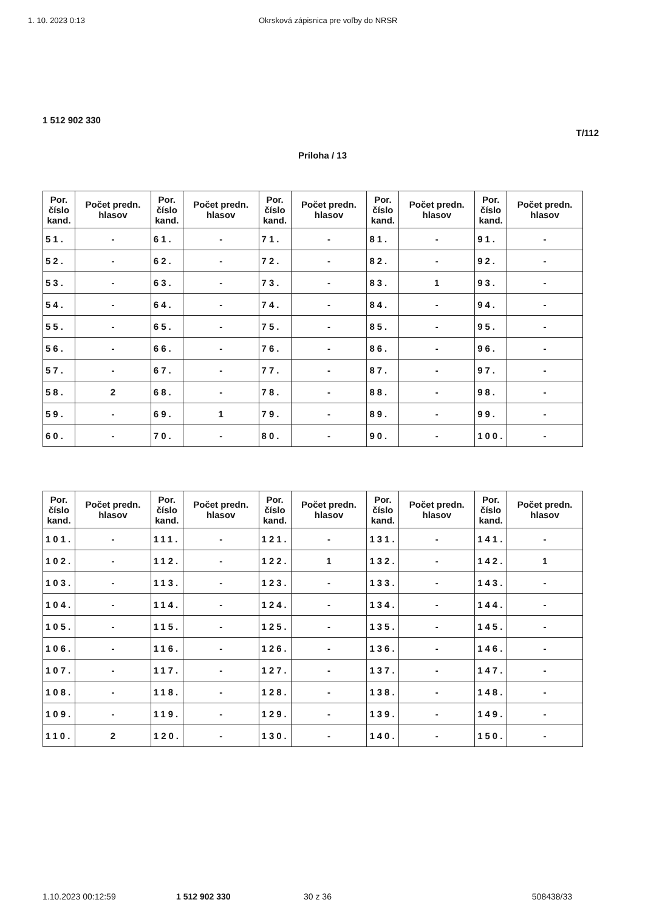1. 10. 2023 0:13 Okrsková zápisnica pre voľby do NRSR
1 512 902 330
T/112
Príloha / 13
| Por. číslo kand. | Počet predn. hlasov | Por. číslo kand. | Počet predn. hlasov | Por. číslo kand. | Počet predn. hlasov | Por. číslo kand. | Počet predn. hlasov | Por. číslo kand. | Počet predn. hlasov |
| --- | --- | --- | --- | --- | --- | --- | --- | --- | --- |
| 51. | - | 61. | - | 71. | - | 81. | - | 91. | - |
| 52. | - | 62. | - | 72. | - | 82. | - | 92. | - |
| 53. | - | 63. | - | 73. | - | 83. | 1 | 93. | - |
| 54. | - | 64. | - | 74. | - | 84. | - | 94. | - |
| 55. | - | 65. | - | 75. | - | 85. | - | 95. | - |
| 56. | - | 66. | - | 76. | - | 86. | - | 96. | - |
| 57. | - | 67. | - | 77. | - | 87. | - | 97. | - |
| 58. | 2 | 68. | - | 78. | - | 88. | - | 98. | - |
| 59. | - | 69. | 1 | 79. | - | 89. | - | 99. | - |
| 60. | - | 70. | - | 80. | - | 90. | - | 100. | - |
| Por. číslo kand. | Počet predn. hlasov | Por. číslo kand. | Počet predn. hlasov | Por. číslo kand. | Počet predn. hlasov | Por. číslo kand. | Počet predn. hlasov | Por. číslo kand. | Počet predn. hlasov |
| --- | --- | --- | --- | --- | --- | --- | --- | --- | --- |
| 101. | - | 111. | - | 121. | - | 131. | - | 141. | - |
| 102. | - | 112. | - | 122. | 1 | 132. | - | 142. | 1 |
| 103. | - | 113. | - | 123. | - | 133. | - | 143. | - |
| 104. | - | 114. | - | 124. | - | 134. | - | 144. | - |
| 105. | - | 115. | - | 125. | - | 135. | - | 145. | - |
| 106. | - | 116. | - | 126. | - | 136. | - | 146. | - |
| 107. | - | 117. | - | 127. | - | 137. | - | 147. | - |
| 108. | - | 118. | - | 128. | - | 138. | - | 148. | - |
| 109. | - | 119. | - | 129. | - | 139. | - | 149. | - |
| 110. | 2 | 120. | - | 130. | - | 140. | - | 150. | - |
1.10.2023 00:12:59 1 512 902 330 30 z 36 508438/33